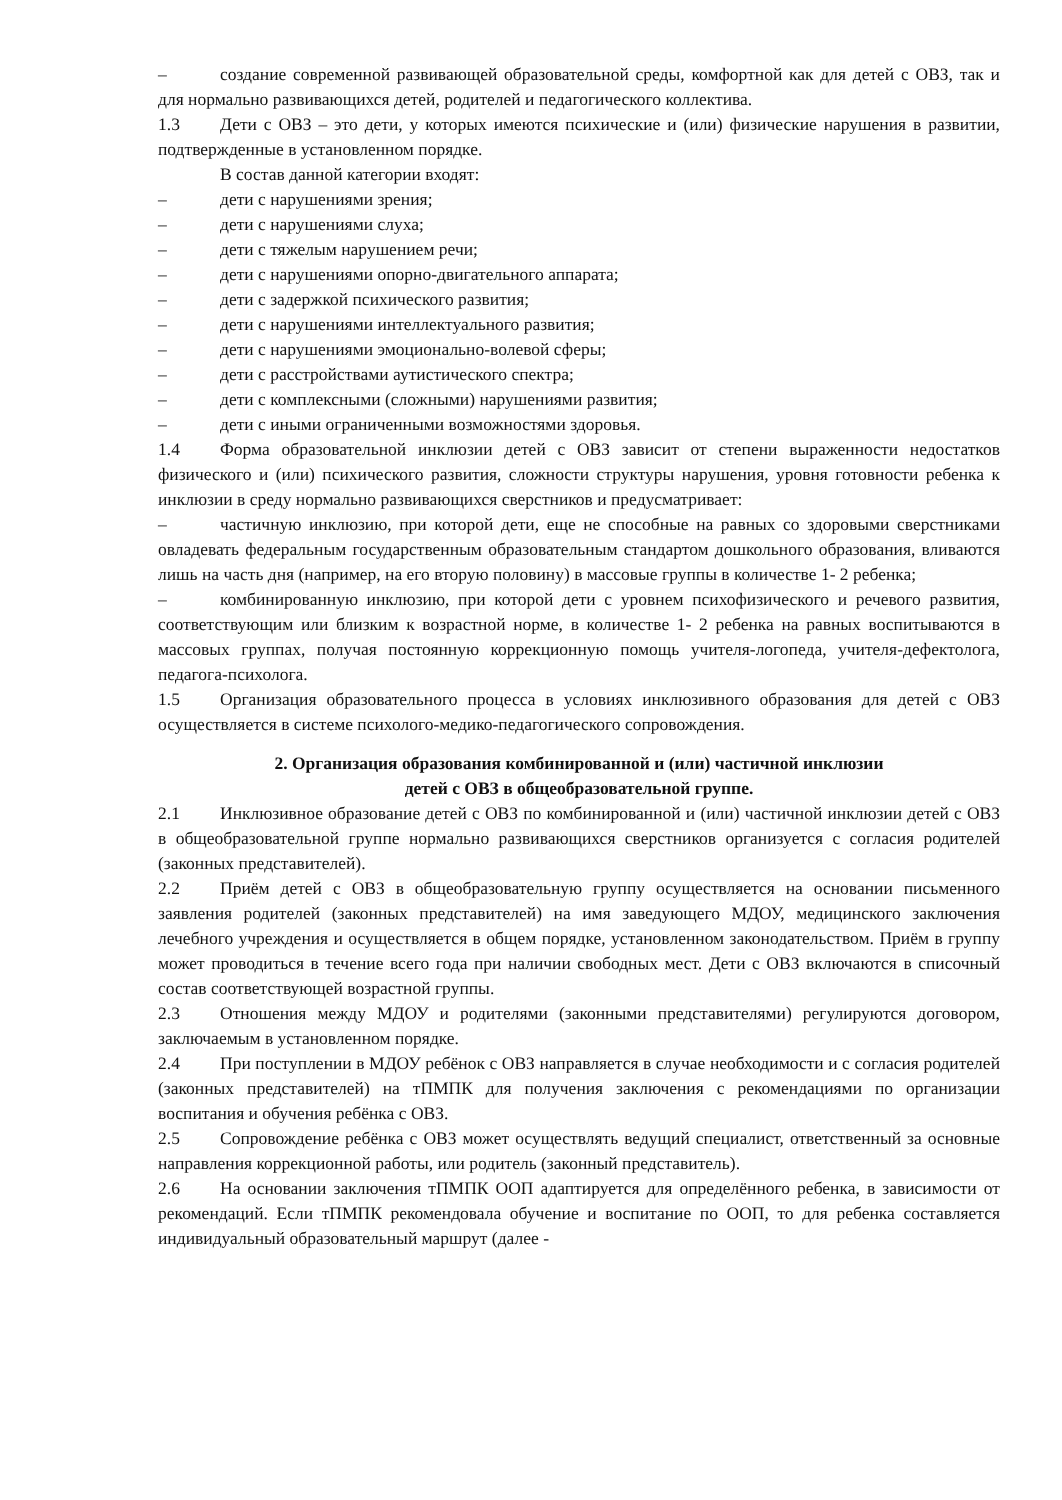– создание современной развивающей образовательной среды, комфортной как для детей с ОВЗ, так и для нормально развивающихся детей, родителей и педагогического коллектива.
1.3 Дети с ОВЗ – это дети, у которых имеются психические и (или) физические нарушения в развитии, подтвержденные в установленном порядке.
В состав данной категории входят:
– дети с нарушениями зрения;
– дети с нарушениями слуха;
– дети с тяжелым нарушением речи;
– дети с нарушениями опорно-двигательного аппарата;
– дети с задержкой психического развития;
– дети с нарушениями интеллектуального развития;
– дети с нарушениями эмоционально-волевой сферы;
– дети с расстройствами аутистического спектра;
– дети с комплексными (сложными) нарушениями развития;
– дети с иными ограниченными возможностями здоровья.
1.4 Форма образовательной инклюзии детей с ОВЗ зависит от степени выраженности недостатков физического и (или) психического развития, сложности структуры нарушения, уровня готовности ребенка к инклюзии в среду нормально развивающихся сверстников и предусматривает:
– частичную инклюзию, при которой дети, еще не способные на равных со здоровыми сверстниками овладевать федеральным государственным образовательным стандартом дошкольного образования, вливаются лишь на часть дня (например, на его вторую половину) в массовые группы в количестве 1- 2 ребенка;
– комбинированную инклюзию, при которой дети с уровнем психофизического и речевого развития, соответствующим или близким к возрастной норме, в количестве 1- 2 ребенка на равных воспитываются в массовых группах, получая постоянную коррекционную помощь учителя-логопеда, учителя-дефектолога, педагога-психолога.
1.5 Организация образовательного процесса в условиях инклюзивного образования для детей с ОВЗ осуществляется в системе психолого-медико-педагогического сопровождения.
2. Организация образования комбинированной и (или) частичной инклюзии
детей с ОВЗ в общеобразовательной группе.
2.1 Инклюзивное образование детей с ОВЗ по комбинированной и (или) частичной инклюзии детей с ОВЗ в общеобразовательной группе нормально развивающихся сверстников организуется с согласия родителей (законных представителей).
2.2 Приём детей с ОВЗ в общеобразовательную группу осуществляется на основании письменного заявления родителей (законных представителей) на имя заведующего МДОУ, медицинского заключения лечебного учреждения и осуществляется в общем порядке, установленном законодательством. Приём в группу может проводиться в течение всего года при наличии свободных мест. Дети с ОВЗ включаются в списочный состав соответствующей возрастной группы.
2.3 Отношения между МДОУ и родителями (законными представителями) регулируются договором, заключаемым в установленном порядке.
2.4 При поступлении в МДОУ ребёнок с ОВЗ направляется в случае необходимости и с согласия родителей (законных представителей) на тПМПК для получения заключения с рекомендациями по организации воспитания и обучения ребёнка с ОВЗ.
2.5 Сопровождение ребёнка с ОВЗ может осуществлять ведущий специалист, ответственный за основные направления коррекционной работы, или родитель (законный представитель).
2.6 На основании заключения тПМПК ООП адаптируется для определённого ребенка, в зависимости от рекомендаций. Если тПМПК рекомендовала обучение и воспитание по ООП, то для ребенка составляется индивидуальный образовательный маршрут (далее -